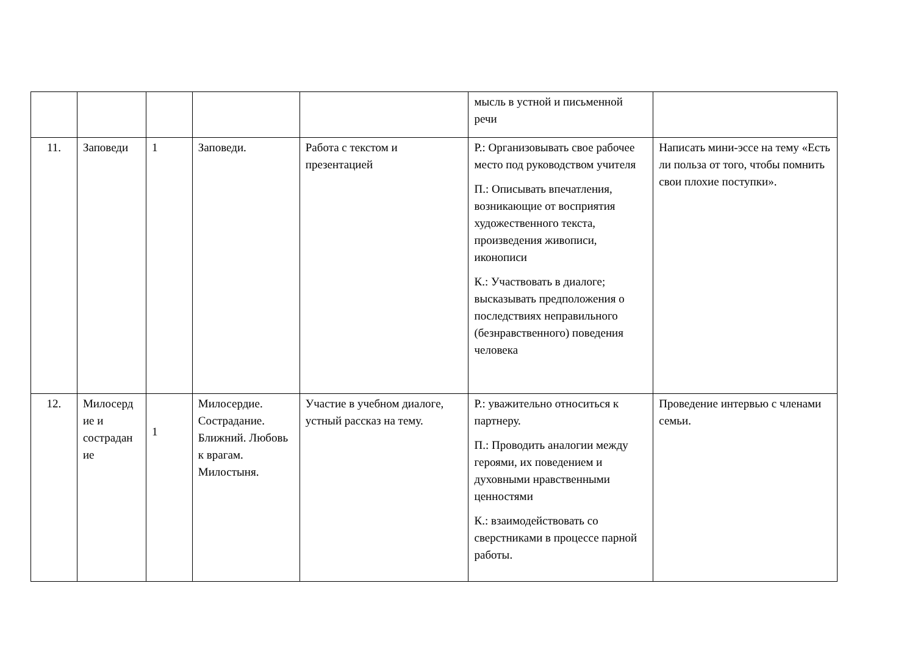| | | | | | мысль в устной и письменной речи | |
| 11. | Заповеди | 1 | Заповеди. | Работа с текстом и презентацией | Р.: Организовывать свое рабочее место под руководством учителя П.: Описывать впечатления, возникающие от восприятия художественного текста, произведения живописи, иконописи К.: Участвовать в диалоге; высказывать предположения о последствиях неправильного (безнравственного) поведения человека | Написать мини-эссе на тему «Есть ли польза от того, чтобы помнить свои плохие поступки». |
| 12. | Милосерд ие и сострадан ие | 1 | Милосердие. Сострадание. Ближний. Любовь к врагам. Милостыня. | Участие в учебном диалоге, устный рассказ на тему. | Р.: уважительно относиться к партнеру. П.: Проводить аналогии между героями, их поведением и духовными нравственными ценностями К.: взаимодействовать со сверстниками в процессе парной работы. | Проведение интервью с членами семьи. |